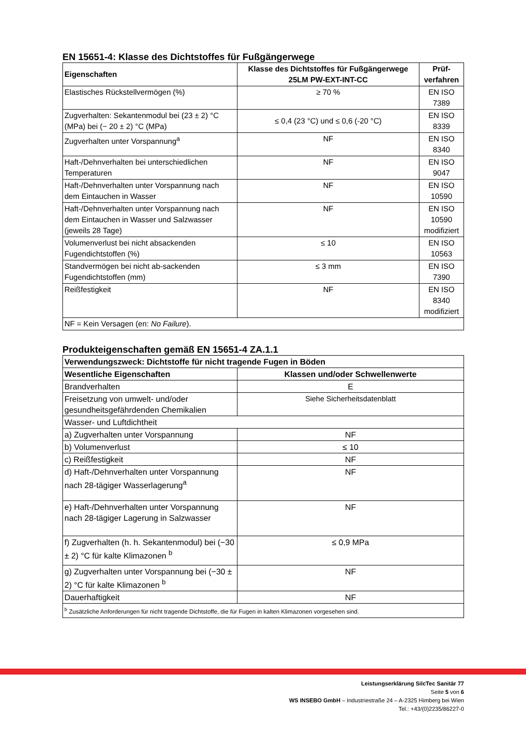EN 15651-4: Klasse des Dichtstoffes für Fußgängerwege
| Eigenschaften | Klasse des Dichtstoffes für Fußgängerwege 25LM PW-EXT-INT-CC | Prüf- verfahren |
| --- | --- | --- |
| Elastisches Rückstellvermögen (%) | ≥ 70 % | EN ISO 7389 |
| Zugverhalten: Sekantenmodul bei (23 ± 2) °C (MPa) bei (− 20 ± 2) °C (MPa) | ≤ 0,4 (23 °C) und ≤ 0,6 (-20 °C) | EN ISO 8339 |
| Zugverhalten unter Vorspannung<sup>a</sup> | NF | EN ISO 8340 |
| Haft-/Dehnverhalten bei unterschiedlichen Temperaturen | NF | EN ISO 9047 |
| Haft-/Dehnverhalten unter Vorspannung nach dem Eintauchen in Wasser | NF | EN ISO 10590 |
| Haft-/Dehnverhalten unter Vorspannung nach dem Eintauchen in Wasser und Salzwasser (jeweils 28 Tage) | NF | EN ISO 10590 modifiziert |
| Volumenverlust bei nicht absackenden Fugendichtstoffen (%) | ≤ 10 | EN ISO 10563 |
| Standvermögen bei nicht ab-sackenden Fugendichtstoffen (mm) | ≤ 3 mm | EN ISO 7390 |
| Reißfestigkeit | NF | EN ISO 8340 modifiziert |
| NF = Kein Versagen (en: No Failure ). | | |
Produkteigenschaften gemäß EN 15651-4 ZA.1.1
| Verwendungszweck: Dichtstoffe für nicht tragende Fugen in Böden | |
| --- | --- |
| Wesentliche Eigenschaften | Klassen und/oder Schwellenwerte |
| Brandverhalten | E |
| Freisetzung von umwelt- und/oder gesundheitsgefährdenden Chemikalien | Siehe Sicherheitsdatenblatt |
| Wasser- und Luftdichtheit | |
| a) Zugverhalten unter Vorspannung | NF |
| b) Volumenverlust | ≤ 10 |
| c) Reißfestigkeit | NF |
| d) Haft-/Dehnverhalten unter Vorspannung nach 28-tägiger Wasserlagerung<sup>a</sup> | NF |
| e) Haft-/Dehnverhalten unter Vorspannung nach 28-tägiger Lagerung in Salzwasser | NF |
| f) Zugverhalten (h. h. Sekantenmodul) bei (−30 ± 2) °C für kalte Klimazonen <sup>b</sup> | ≤ 0,9 MPa |
| g) Zugverhalten unter Vorspannung bei (−30 ± 2) °C für kalte Klimazonen <sup>b</sup> | NF |
| Dauerhaftigkeit | NF |
| <sup>b</sup> Zusätzliche Anforderungen für nicht tragende Dichtstoffe, die für Fugen in kalten Klimazonen vorgesehen sind. | |
Leistungserklärung SilcTec Sanitär 77
Seite 5 von 6
WS INSEBO GmbH – Industriestraße 24 – A-2325 Himberg bei Wien
Tel.: +43/(0)2235/86227-0